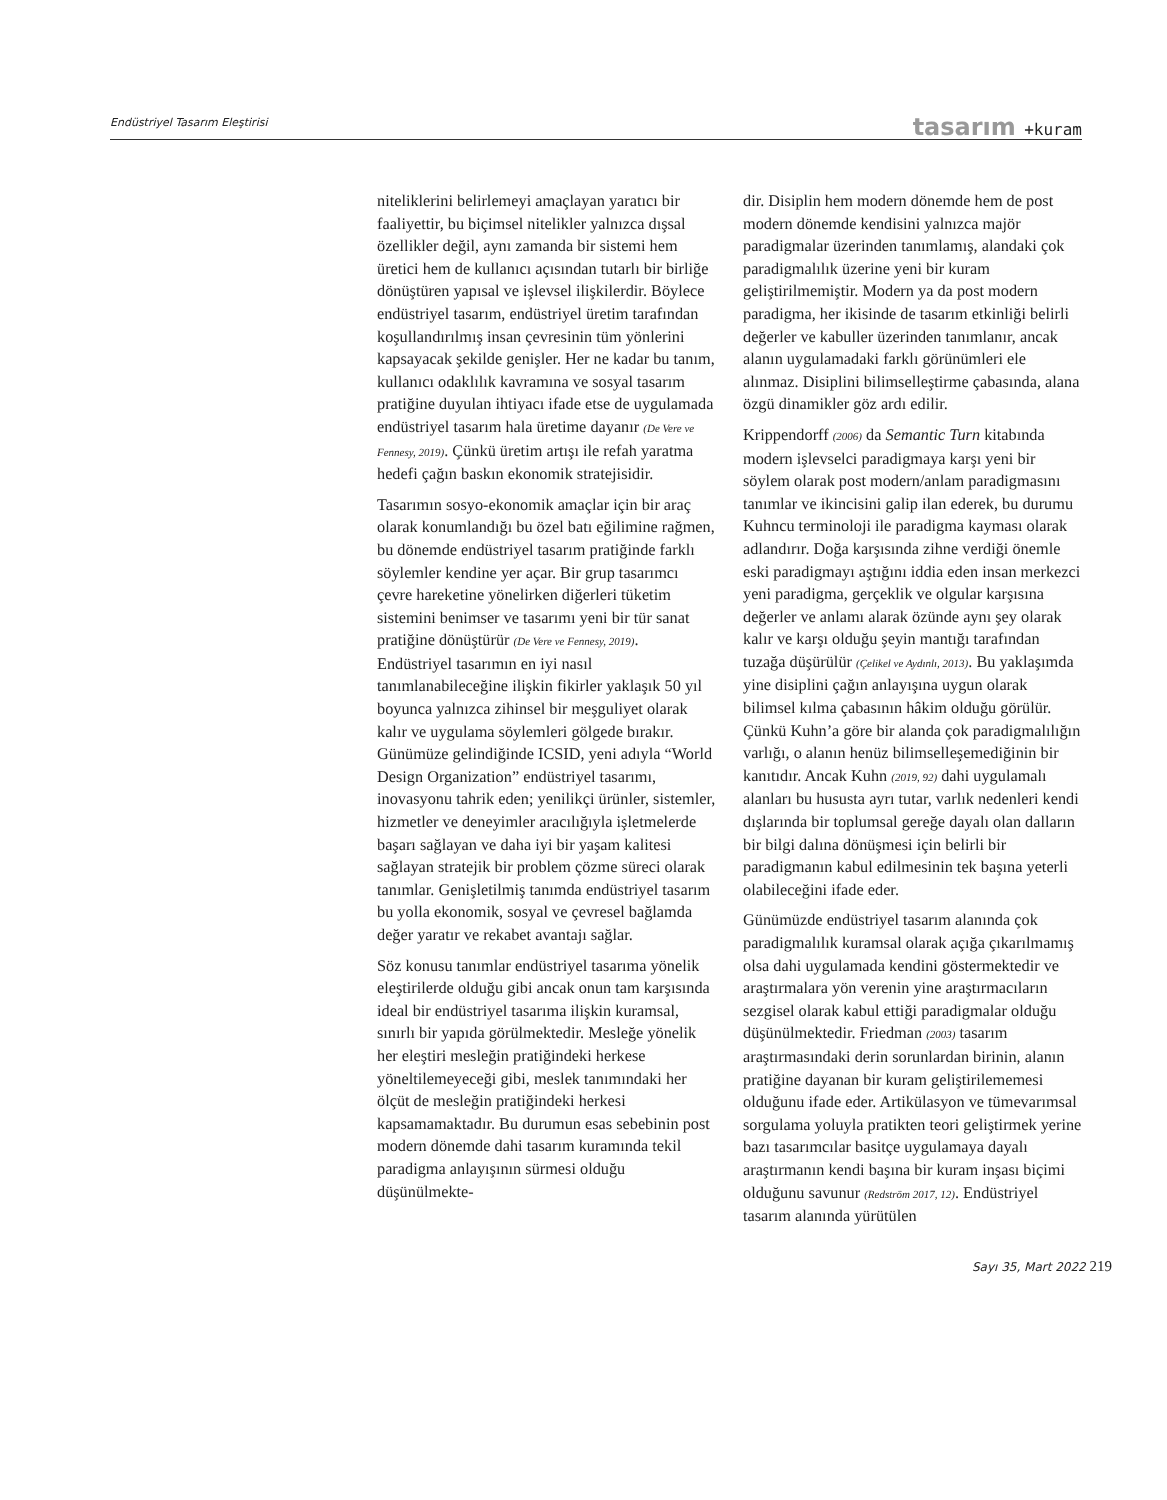Endüstriyel Tasarım Eleştirisi
tasarım +kuram
niteliklerini belirlemeyi amaçlayan yaratıcı bir faaliyettir, bu biçimsel nitelikler yalnızca dışsal özellikler değil, aynı zamanda bir sistemi hem üretici hem de kullanıcı açısından tutarlı bir birliğe dönüştüren yapısal ve işlevsel ilişkilerdir. Böylece endüstriyel tasarım, endüstriyel üretim tarafından koşullandırılmış insan çevresinin tüm yönlerini kapsayacak şekilde genişler. Her ne kadar bu tanım, kullanıcı odaklılık kavramına ve sosyal tasarım pratiğine duyulan ihtiyacı ifade etse de uygulamada endüstriyel tasarım hala üretime dayanır (De Vere ve Fennesy, 2019). Çünkü üretim artışı ile refah yaratma hedefi çağın baskın ekonomik stratejisidir.
Tasarımın sosyo-ekonomik amaçlar için bir araç olarak konumlandığı bu özel batı eğilimine rağmen, bu dönemde endüstriyel tasarım pratiğinde farklı söylemler kendine yer açar. Bir grup tasarımcı çevre hareketine yönelirken diğerleri tüketim sistemini benimser ve tasarımı yeni bir tür sanat pratiğine dönüştürür (De Vere ve Fennesy, 2019). Endüstriyel tasarımın en iyi nasıl tanımlanabileceğine ilişkin fikirler yaklaşık 50 yıl boyunca yalnızca zihinsel bir meşguliyet olarak kalır ve uygulama söylemleri gölgede bırakır. Günümüze gelindiğinde ICSID, yeni adıyla “World Design Organization” endüstriyel tasarımı, inovasyonu tahrik eden; yenilikçi ürünler, sistemler, hizmetler ve deneyimler aracılığıyla işletmelerde başarı sağlayan ve daha iyi bir yaşam kalitesi sağlayan stratejik bir problem çözme süreci olarak tanımlar. Genişletilmiş tanımda endüstriyel tasarım bu yolla ekonomik, sosyal ve çevresel bağlamda değer yaratır ve rekabet avantajı sağlar.
Söz konusu tanımlar endüstriyel tasarıma yönelik eleştirilerde olduğu gibi ancak onun tam karşısında ideal bir endüstriyel tasarıma ilişkin kuramsal, sınırlı bir yapıda görülmektedir. Mesleğe yönelik her eleştiri mesleğin pratiğindeki herkese yöneltilemeyeceği gibi, meslek tanımındaki her ölçüt de mesleğin pratiğindeki herkesi kapsamamaktadır. Bu durumun esas sebebinin post modern dönemde dahi tasarım kuramında tekil paradigma anlayışının sürmesi olduğu düşünülmekte-
dir. Disiplin hem modern dönemde hem de post modern dönemde kendisini yalnızca majör paradigmalar üzerinden tanımlamış, alandaki çok paradigmalılık üzerine yeni bir kuram geliştirilmemiştir. Modern ya da post modern paradigma, her ikisinde de tasarım etkinliği belirli değerler ve kabuller üzerinden tanımlanır, ancak alanın uygulamadaki farklı görünümleri ele alınmaz. Disiplini bilimselleştirme çabasında, alana özgü dinamikler göz ardı edilir.
Krippendorff (2006) da Semantic Turn kitabında modern işlevselci paradigmaya karşı yeni bir söylem olarak post modern/anlam paradigmasını tanımlar ve ikincisini galip ilan ederek, bu durumu Kuhncu terminoloji ile paradigma kayması olarak adlandırır. Doğa karşısında zihne verdiği önemle eski paradigmayı aştığını iddia eden insan merkezci yeni paradigma, gerçeklik ve olgular karşısına değerler ve anlamı alarak özünde aynı şey olarak kalır ve karşı olduğu şeyin mantığı tarafından tuzağa düşürülür (Çelikel ve Aydınlı, 2013). Bu yaklaşımda yine disiplini çağın anlayışına uygun olarak bilimsel kılma çabasının hâkim olduğu görülür. Çünkü Kuhn’a göre bir alanda çok paradigmalılığın varlığı, o alanın henüz bilimselleşemediğinin bir kanıtıdır. Ancak Kuhn (2019, 92) dahi uygulamalı alanları bu hususta ayrı tutar, varlık nedenleri kendi dışlarında bir toplumsal gereğe dayalı olan dalların bir bilgi dalına dönüşmesi için belirli bir paradigmanın kabul edilmesinin tek başına yeterli olabileceğini ifade eder.
Günümüzde endüstriyel tasarım alanında çok paradigmalılık kuramsal olarak açığa çıkarılmamış olsa dahi uygulamada kendini göstermektedir ve araştırmalara yön verenin yine araştırmacıların sezgisel olarak kabul ettiği paradigmalar olduğu düşünülmektedir. Friedman (2003) tasarım araştırmasındaki derin sorunlardan birinin, alanın pratiğine dayanan bir kuram geliştirilememesi olduğunu ifade eder. Artikülasyon ve tümevarımsal sorgulama yoluyla pratikten teori geliştirmek yerine bazı tasarımcılar basitçe uygulamaya dayalı araştırmanın kendi başına bir kuram inşası biçimi olduğunu savunur (Redström 2017, 12). Endüstriyel tasarım alanında yürütülen
Sayı 35, Mart 2022 219